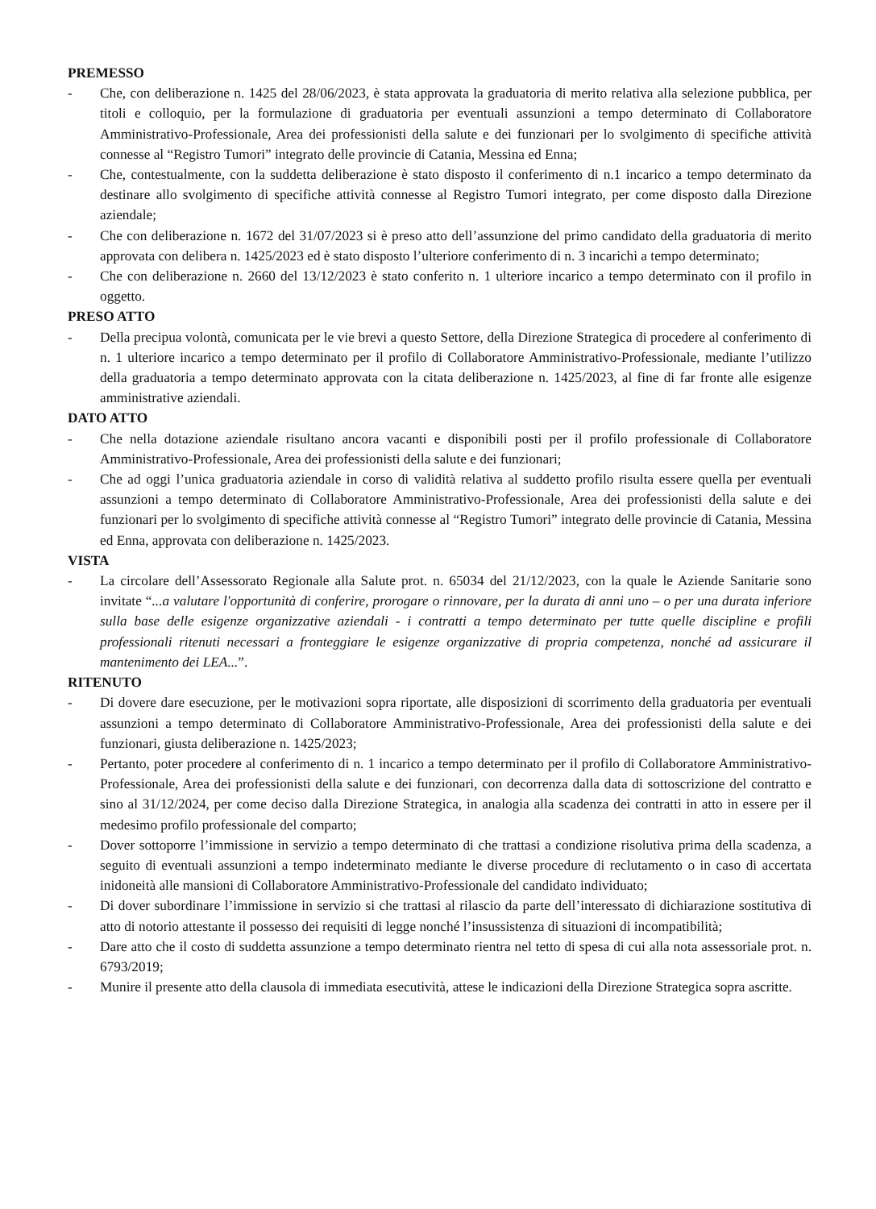PREMESSO
- Che, con deliberazione n. 1425 del 28/06/2023, è stata approvata la graduatoria di merito relativa alla selezione pubblica, per titoli e colloquio, per la formulazione di graduatoria per eventuali assunzioni a tempo determinato di Collaboratore Amministrativo-Professionale, Area dei professionisti della salute e dei funzionari per lo svolgimento di specifiche attività connesse al “Registro Tumori” integrato delle provincie di Catania, Messina ed Enna;
- Che, contestualmente, con la suddetta deliberazione è stato disposto il conferimento di n.1 incarico a tempo determinato da destinare allo svolgimento di specifiche attività connesse al Registro Tumori integrato, per come disposto dalla Direzione aziendale;
- Che con deliberazione n. 1672 del 31/07/2023 si è preso atto dell’assunzione del primo candidato della graduatoria di merito approvata con delibera n. 1425/2023 ed è stato disposto l’ulteriore conferimento di n. 3 incarichi a tempo determinato;
- Che con deliberazione n. 2660 del 13/12/2023 è stato conferito n. 1 ulteriore incarico a tempo determinato con il profilo in oggetto.
PRESO ATTO
- Della precipua volontà, comunicata per le vie brevi a questo Settore, della Direzione Strategica di procedere al conferimento di n. 1 ulteriore incarico a tempo determinato per il profilo di Collaboratore Amministrativo-Professionale, mediante l’utilizzo della graduatoria a tempo determinato approvata con la citata deliberazione n. 1425/2023, al fine di far fronte alle esigenze amministrative aziendali.
DATO ATTO
- Che nella dotazione aziendale risultano ancora vacanti e disponibili posti per il profilo professionale di Collaboratore Amministrativo-Professionale, Area dei professionisti della salute e dei funzionari;
- Che ad oggi l’unica graduatoria aziendale in corso di validità relativa al suddetto profilo risulta essere quella per eventuali assunzioni a tempo determinato di Collaboratore Amministrativo-Professionale, Area dei professionisti della salute e dei funzionari per lo svolgimento di specifiche attività connesse al “Registro Tumori” integrato delle provincie di Catania, Messina ed Enna, approvata con deliberazione n. 1425/2023.
VISTA
- La circolare dell’Assessorato Regionale alla Salute prot. n. 65034 del 21/12/2023, con la quale le Aziende Sanitarie sono invitate “...a valutare l'opportunità di conferire, prorogare o rinnovare, per la durata di anni uno – o per una durata inferiore sulla base delle esigenze organizzative aziendali - i contratti a tempo determinato per tutte quelle discipline e profili professionali ritenuti necessari a fronteggiare le esigenze organizzative di propria competenza, nonché ad assicurare il mantenimento dei LEA...”.
RITENUTO
- Di dovere dare esecuzione, per le motivazioni sopra riportate, alle disposizioni di scorrimento della graduatoria per eventuali assunzioni a tempo determinato di Collaboratore Amministrativo-Professionale, Area dei professionisti della salute e dei funzionari, giusta deliberazione n. 1425/2023;
- Pertanto, poter procedere al conferimento di n. 1 incarico a tempo determinato per il profilo di Collaboratore Amministrativo-Professionale, Area dei professionisti della salute e dei funzionari, con decorrenza dalla data di sottoscrizione del contratto e sino al 31/12/2024, per come deciso dalla Direzione Strategica, in analogia alla scadenza dei contratti in atto in essere per il medesimo profilo professionale del comparto;
- Dover sottoporre l’immissione in servizio a tempo determinato di che trattasi a condizione risolutiva prima della scadenza, a seguito di eventuali assunzioni a tempo indeterminato mediante le diverse procedure di reclutamento o in caso di accertata inidoneità alle mansioni di Collaboratore Amministrativo-Professionale del candidato individuato;
- Di dover subordinare l’immissione in servizio si che trattasi al rilascio da parte dell’interessato di dichiarazione sostitutiva di atto di notorio attestante il possesso dei requisiti di legge nonché l’insussistenza di situazioni di incompatibilità;
- Dare atto che il costo di suddetta assunzione a tempo determinato rientra nel tetto di spesa di cui alla nota assessoriale prot. n. 6793/2019;
- Munire il presente atto della clausola di immediata esecutività, attese le indicazioni della Direzione Strategica sopra ascritte.